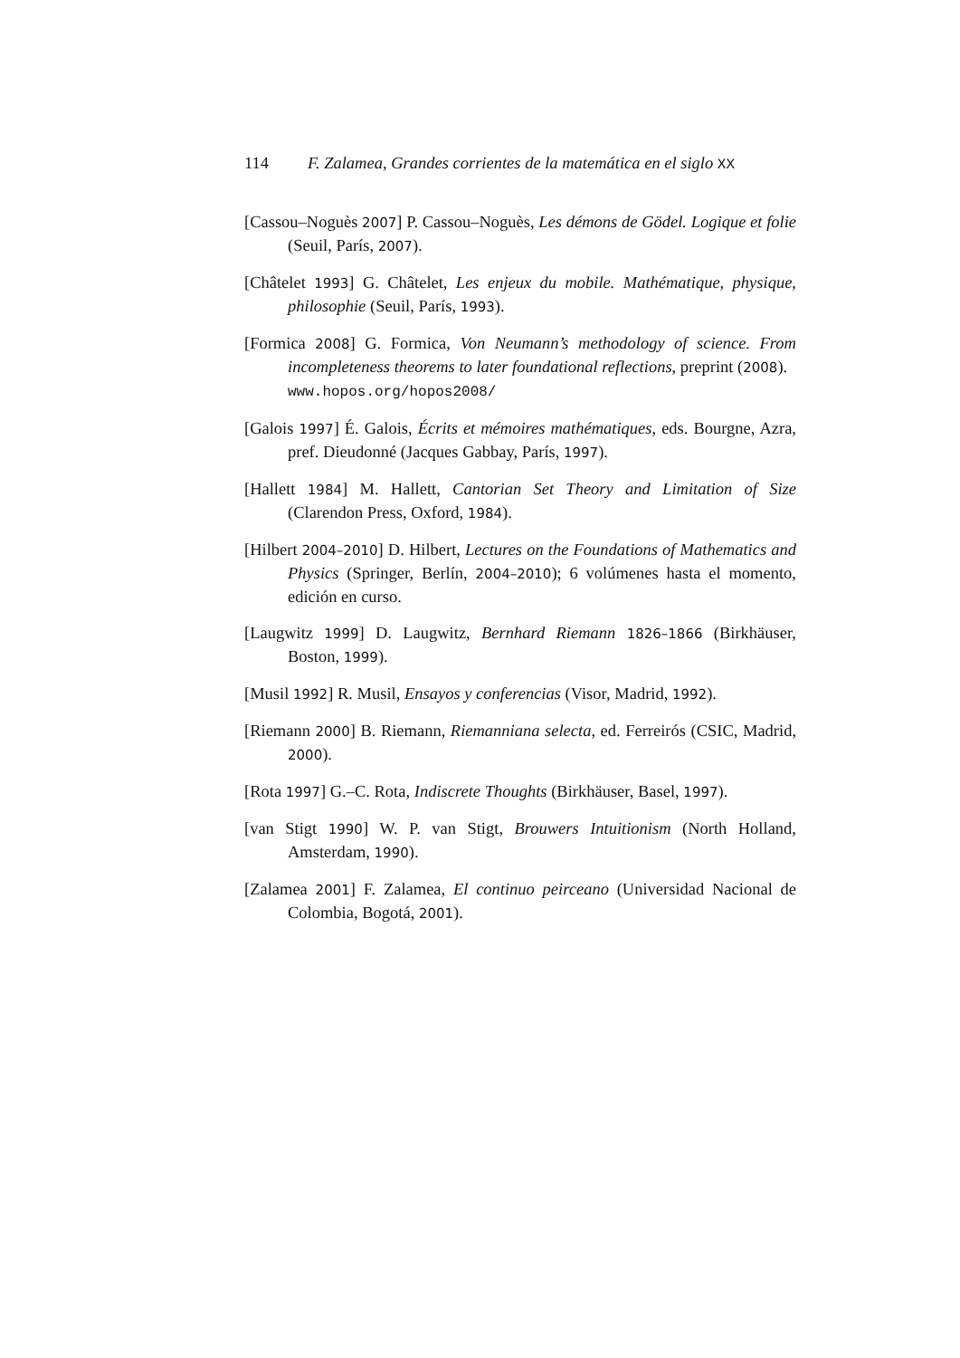114 F. Zalamea, Grandes corrientes de la matemática en el siglo XX
[Cassou–Noguès 2007] P. Cassou–Noguès, Les démons de Gödel. Logique et folie (Seuil, París, 2007).
[Châtelet 1993] G. Châtelet, Les enjeux du mobile. Mathématique, physique, philosophie (Seuil, París, 1993).
[Formica 2008] G. Formica, Von Neumann’s methodology of science. From incompleteness theorems to later foundational reflections, preprint (2008).
www.hopos.org/hopos2008/
[Galois 1997] É. Galois, Écrits et mémoires mathématiques, eds. Bourgne, Azra, pref. Dieudonné (Jacques Gabbay, París, 1997).
[Hallett 1984] M. Hallett, Cantorian Set Theory and Limitation of Size (Clarendon Press, Oxford, 1984).
[Hilbert 2004–2010] D. Hilbert, Lectures on the Foundations of Mathematics and Physics (Springer, Berlín, 2004–2010); 6 volúmenes hasta el momento, edición en curso.
[Laugwitz 1999] D. Laugwitz, Bernhard Riemann 1826–1866 (Birkhäuser, Boston, 1999).
[Musil 1992] R. Musil, Ensayos y conferencias (Visor, Madrid, 1992).
[Riemann 2000] B. Riemann, Riemanniana selecta, ed. Ferreirós (CSIC, Madrid, 2000).
[Rota 1997] G.–C. Rota, Indiscrete Thoughts (Birkhäuser, Basel, 1997).
[van Stigt 1990] W. P. van Stigt, Brouwers Intuitionism (North Holland, Amsterdam, 1990).
[Zalamea 2001] F. Zalamea, El continuo peirceano (Universidad Nacional de Colombia, Bogotá, 2001).